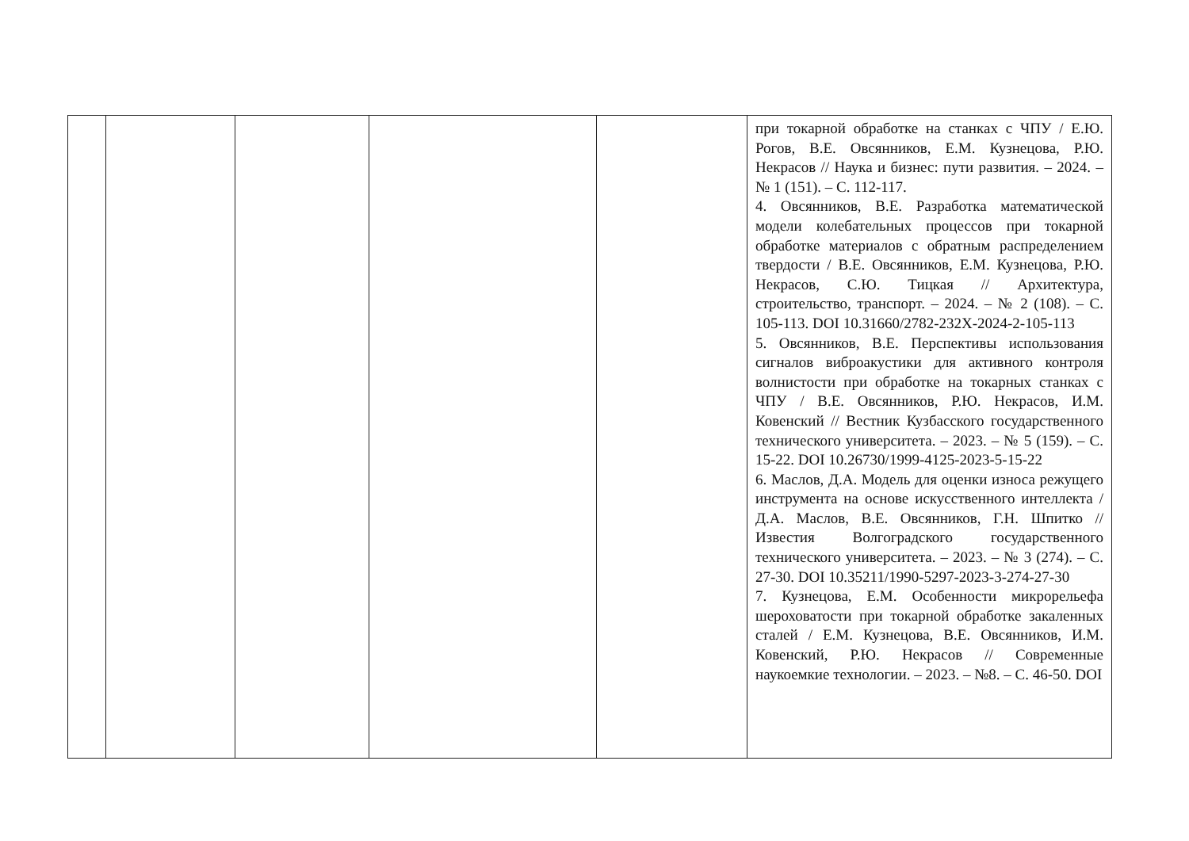| | | | | | при токарной обработке на станках с ЧПУ / Е.Ю. Рогов, В.Е. Овсянников, Е.М. Кузнецова, Р.Ю. Некрасов // Наука и бизнес: пути развития. – 2024. – № 1 (151). – С. 112-117. 4. Овсянников, В.Е. Разработка математической модели колебательных процессов при токарной обработке материалов с обратным распределением твердости / В.Е. Овсянников, Е.М. Кузнецова, Р.Ю. Некрасов, С.Ю. Тицкая // Архитектура, строительство, транспорт. – 2024. – № 2 (108). – С. 105-113. DOI 10.31660/2782-232X-2024-2-105-113 5. Овсянников, В.Е. Перспективы использования сигналов виброакустики для активного контроля волнистости при обработке на токарных станках с ЧПУ / В.Е. Овсянников, Р.Ю. Некрасов, И.М. Ковенский // Вестник Кузбасского государственного технического университета. – 2023. – № 5 (159). – С. 15-22. DOI 10.26730/1999-4125-2023-5-15-22 6. Маслов, Д.А. Модель для оценки износа режущего инструмента на основе искусственного интеллекта / Д.А. Маслов, В.Е. Овсянников, Г.Н. Шпитко // Известия Волгоградского государственного технического университета. – 2023. – № 3 (274). – С. 27-30. DOI 10.35211/1990-5297-2023-3-274-27-30 7. Кузнецова, Е.М. Особенности микрорельефа шероховатости при токарной обработке закаленных сталей / Е.М. Кузнецова, В.Е. Овсянников, И.М. Ковенский, Р.Ю. Некрасов // Современные наукоемкие технологии. – 2023. – №8. – С. 46-50. DOI |